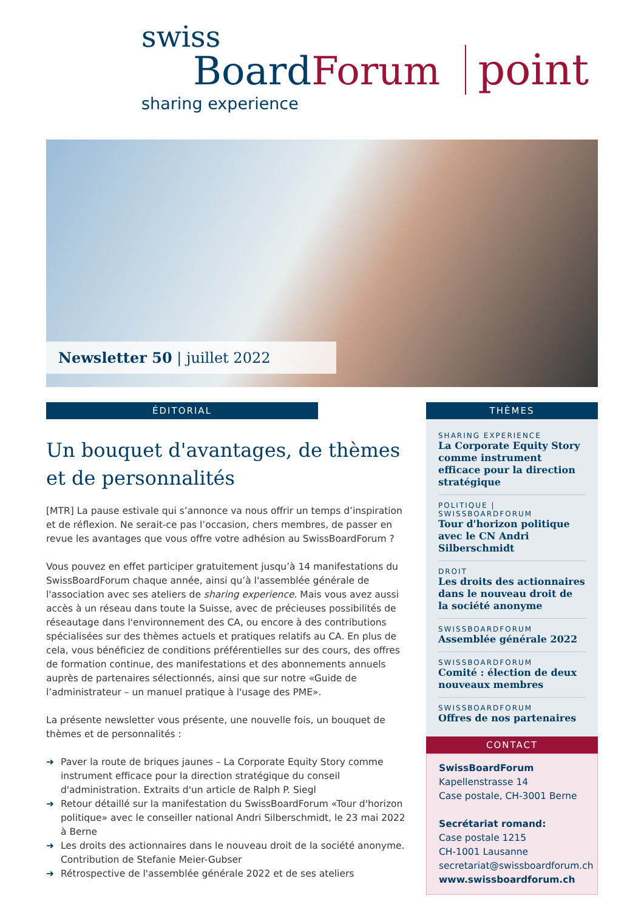swiss
BoardForum point
sharing experience
Newsletter 50 | juillet 2022
ÉDITORIAL
Un bouquet d'avantages, de thèmes et de personnalités
[MTR] La pause estivale qui s’annonce va nous offrir un temps d’inspiration et de réflexion. Ne serait-ce pas l’occasion, chers membres, de passer en revue les avantages que vous offre votre adhésion au SwissBoardForum ?
Vous pouvez en effet participer gratuitement jusqu’à 14 manifestations du SwissBoardForum chaque année, ainsi qu’à l'assemblée générale de l'association avec ses ateliers de sharing experience. Mais vous avez aussi accès à un réseau dans toute la Suisse, avec de précieuses possibilités de réseautage dans l'environnement des CA, ou encore à des contributions spécialisées sur des thèmes actuels et pratiques relatifs au CA. En plus de cela, vous bénéficiez de conditions préférentielles sur des cours, des offres de formation continue, des manifestations et des abonnements annuels auprès de partenaires sélectionnés, ainsi que sur notre «Guide de l’administrateur – un manuel pratique à l'usage des PME».
La présente newsletter vous présente, une nouvelle fois, un bouquet de thèmes et de personnalités :
➜ Paver la route de briques jaunes – La Corporate Equity Story comme instrument efficace pour la direction stratégique du conseil d'administration. Extraits d'un article de Ralph P. Siegl
➜ Retour détaillé sur la manifestation du SwissBoardForum «Tour d'horizon politique» avec le conseiller national Andri Silberschmidt, le 23 mai 2022 à Berne
➜ Les droits des actionnaires dans le nouveau droit de la société anonyme. Contribution de Stefanie Meier-Gubser
➜ Rétrospective de l'assemblée générale 2022 et de ses ateliers
THÈMES
SHARING EXPERIENCE
La Corporate Equity Story comme instrument efficace pour la direction stratégique
POLITIQUE | SWISSBOARDFORUM
Tour d'horizon politique avec le CN Andri Silberschmidt
DROIT
Les droits des actionnaires dans le nouveau droit de la société anonyme
SWISSBOARDFORUM
Assemblée générale 2022
SWISSBOARDFORUM
Comité : élection de deux nouveaux membres
SWISSBOARDFORUM
Offres de nos partenaires
CONTACT
SwissBoardForum
Kapellenstrasse 14
Case postale, CH-3001 Berne
Secrétariat romand:
Case postale 1215
CH-1001 Lausanne
secretariat@swissboardforum.ch
www.swissboardforum.ch